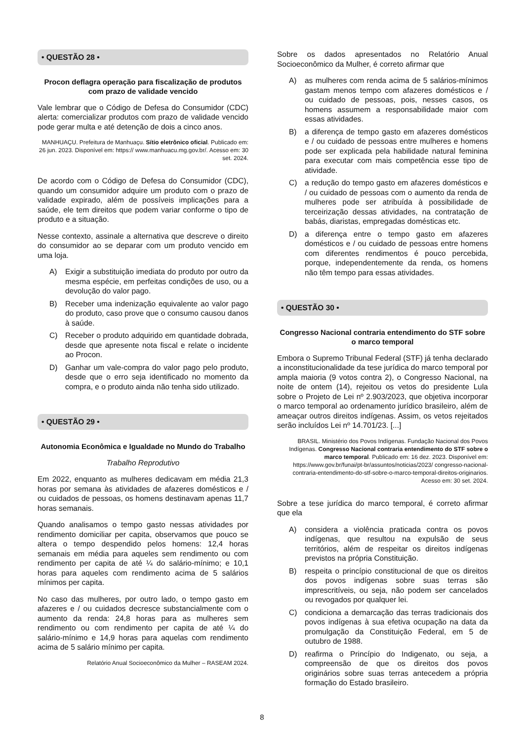• QUESTÃO 28 •
Procon deflagra operação para fiscalização de produtos com prazo de validade vencido
Vale lembrar que o Código de Defesa do Consumidor (CDC) alerta: comercializar produtos com prazo de validade vencido pode gerar multa e até detenção de dois a cinco anos.
MANHUAÇU. Prefeitura de Manhuaçu. Sítio eletrônico oficial. Publicado em: 26 jun. 2023. Disponível em: https:// www.manhuacu.mg.gov.br/. Acesso em: 30 set. 2024.
De acordo com o Código de Defesa do Consumidor (CDC), quando um consumidor adquire um produto com o prazo de validade expirado, além de possíveis implicações para a saúde, ele tem direitos que podem variar conforme o tipo de produto e a situação.
Nesse contexto, assinale a alternativa que descreve o direito do consumidor ao se deparar com um produto vencido em uma loja.
A) Exigir a substituição imediata do produto por outro da mesma espécie, em perfeitas condições de uso, ou a devolução do valor pago.
B) Receber uma indenização equivalente ao valor pago do produto, caso prove que o consumo causou danos à saúde.
C) Receber o produto adquirido em quantidade dobrada, desde que apresente nota fiscal e relate o incidente ao Procon.
D) Ganhar um vale-compra do valor pago pelo produto, desde que o erro seja identificado no momento da compra, e o produto ainda não tenha sido utilizado.
• QUESTÃO 29 •
Autonomia Econômica e Igualdade no Mundo do Trabalho
Trabalho Reprodutivo
Em 2022, enquanto as mulheres dedicavam em média 21,3 horas por semana às atividades de afazeres domésticos e / ou cuidados de pessoas, os homens destinavam apenas 11,7 horas semanais.
Quando analisamos o tempo gasto nessas atividades por rendimento domiciliar per capita, observamos que pouco se altera o tempo despendido pelos homens: 12,4 horas semanais em média para aqueles sem rendimento ou com rendimento per capita de até ¼ do salário-mínimo; e 10,1 horas para aqueles com rendimento acima de 5 salários mínimos per capita.
No caso das mulheres, por outro lado, o tempo gasto em afazeres e / ou cuidados decresce substancialmente com o aumento da renda: 24,8 horas para as mulheres sem rendimento ou com rendimento per capita de até ¼ do salário-mínimo e 14,9 horas para aquelas com rendimento acima de 5 salário mínimo per capita.
Relatório Anual Socioeconômico da Mulher – RASEAM 2024.
Sobre os dados apresentados no Relatório Anual Socioeconômico da Mulher, é correto afirmar que
A) as mulheres com renda acima de 5 salários-mínimos gastam menos tempo com afazeres domésticos e / ou cuidado de pessoas, pois, nesses casos, os homens assumem a responsabilidade maior com essas atividades.
B) a diferença de tempo gasto em afazeres domésticos e / ou cuidado de pessoas entre mulheres e homens pode ser explicada pela habilidade natural feminina para executar com mais competência esse tipo de atividade.
C) a redução do tempo gasto em afazeres domésticos e / ou cuidado de pessoas com o aumento da renda de mulheres pode ser atribuída à possibilidade de terceirização dessas atividades, na contratação de babás, diaristas, empregadas domésticas etc.
D) a diferença entre o tempo gasto em afazeres domésticos e / ou cuidado de pessoas entre homens com diferentes rendimentos é pouco percebida, porque, independentemente da renda, os homens não têm tempo para essas atividades.
• QUESTÃO 30 •
Congresso Nacional contraria entendimento do STF sobre o marco temporal
Embora o Supremo Tribunal Federal (STF) já tenha declarado a inconstitucionalidade da tese jurídica do marco temporal por ampla maioria (9 votos contra 2), o Congresso Nacional, na noite de ontem (14), rejeitou os vetos do presidente Lula sobre o Projeto de Lei nº 2.903/2023, que objetiva incorporar o marco temporal ao ordenamento jurídico brasileiro, além de ameaçar outros direitos indígenas. Assim, os vetos rejeitados serão incluídos Lei nº 14.701/23. [...]
BRASIL. Ministério dos Povos Indígenas. Fundação Nacional dos Povos Indígenas. Congresso Nacional contraria entendimento do STF sobre o marco temporal. Publicado em: 16 dez. 2023. Disponível em: https://www.gov.br/funai/pt-br/assuntos/noticias/2023/ congresso-nacional-contraria-entendimento-do-stf-sobre-o-marco-temporal-direitos-originarios. Acesso em: 30 set. 2024.
Sobre a tese jurídica do marco temporal, é correto afirmar que ela
A) considera a violência praticada contra os povos indígenas, que resultou na expulsão de seus territórios, além de respeitar os direitos indígenas previstos na própria Constituição.
B) respeita o princípio constitucional de que os direitos dos povos indígenas sobre suas terras são imprescritíveis, ou seja, não podem ser cancelados ou revogados por qualquer lei.
C) condiciona a demarcação das terras tradicionais dos povos indígenas à sua efetiva ocupação na data da promulgação da Constituição Federal, em 5 de outubro de 1988.
D) reafirma o Princípio do Indigenato, ou seja, a compreensão de que os direitos dos povos originários sobre suas terras antecedem a própria formação do Estado brasileiro.
8